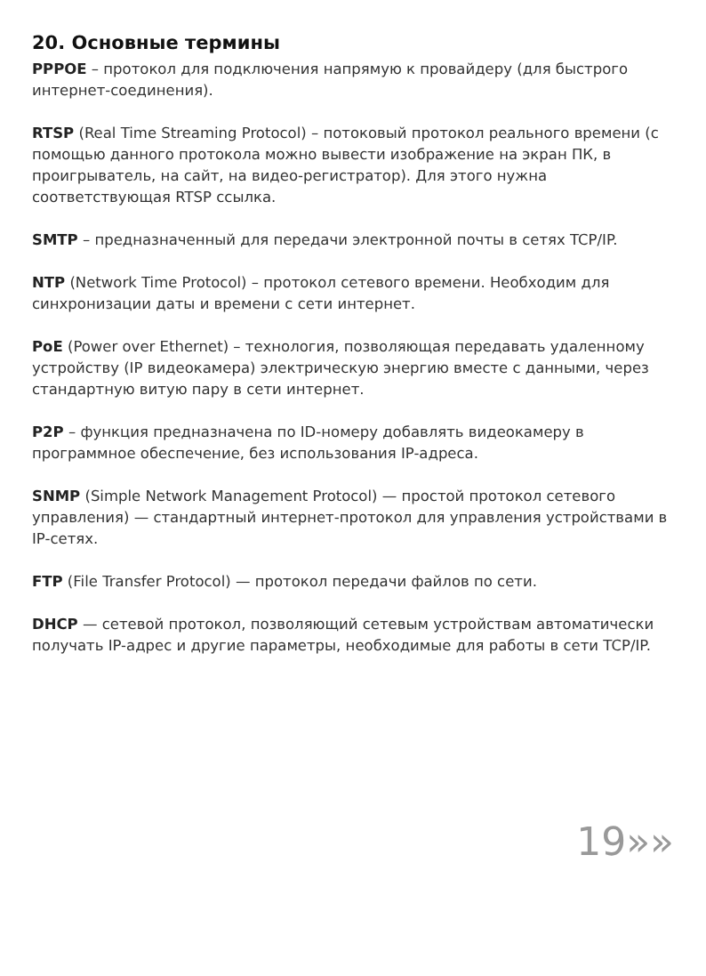20. Основные термины
PPPOE – протокол для подключения напрямую к провайдеру (для быстрого интернет-соединения).
RTSP (Real Time Streaming Protocol) – потоковый протокол реального времени (с помощью данного протокола можно вывести изображение на экран ПК, в проигрыватель, на сайт, на видео-регистратор). Для этого нужна соответствующая RTSP ссылка.
SMTP – предназначенный для передачи электронной почты в сетях TCP/IP.
NTP (Network Time Protocol) – протокол сетевого времени. Необходим для синхронизации даты и времени с сети интернет.
PoE (Power over Ethernet) – технология, позволяющая передавать удаленному устройству (IP видеокамера) электрическую энергию вместе с данными, через стандартную витую пару в сети интернет.
P2P – функция предназначена по ID-номеру добавлять видеокамеру в программное обеспечение, без использования IP-адреса.
SNMP (Simple Network Management Protocol) — простой протокол сетевого управления) — стандартный интернет-протокол для управления устройствами в IP-сетях.
FTP (File Transfer Protocol) — протокол передачи файлов по сети.
DHCP — сетевой протокол, позволяющий сетевым устройствам автоматически получать IP-адрес и другие параметры, необходимые для работы в сети TCP/IP.
19»»